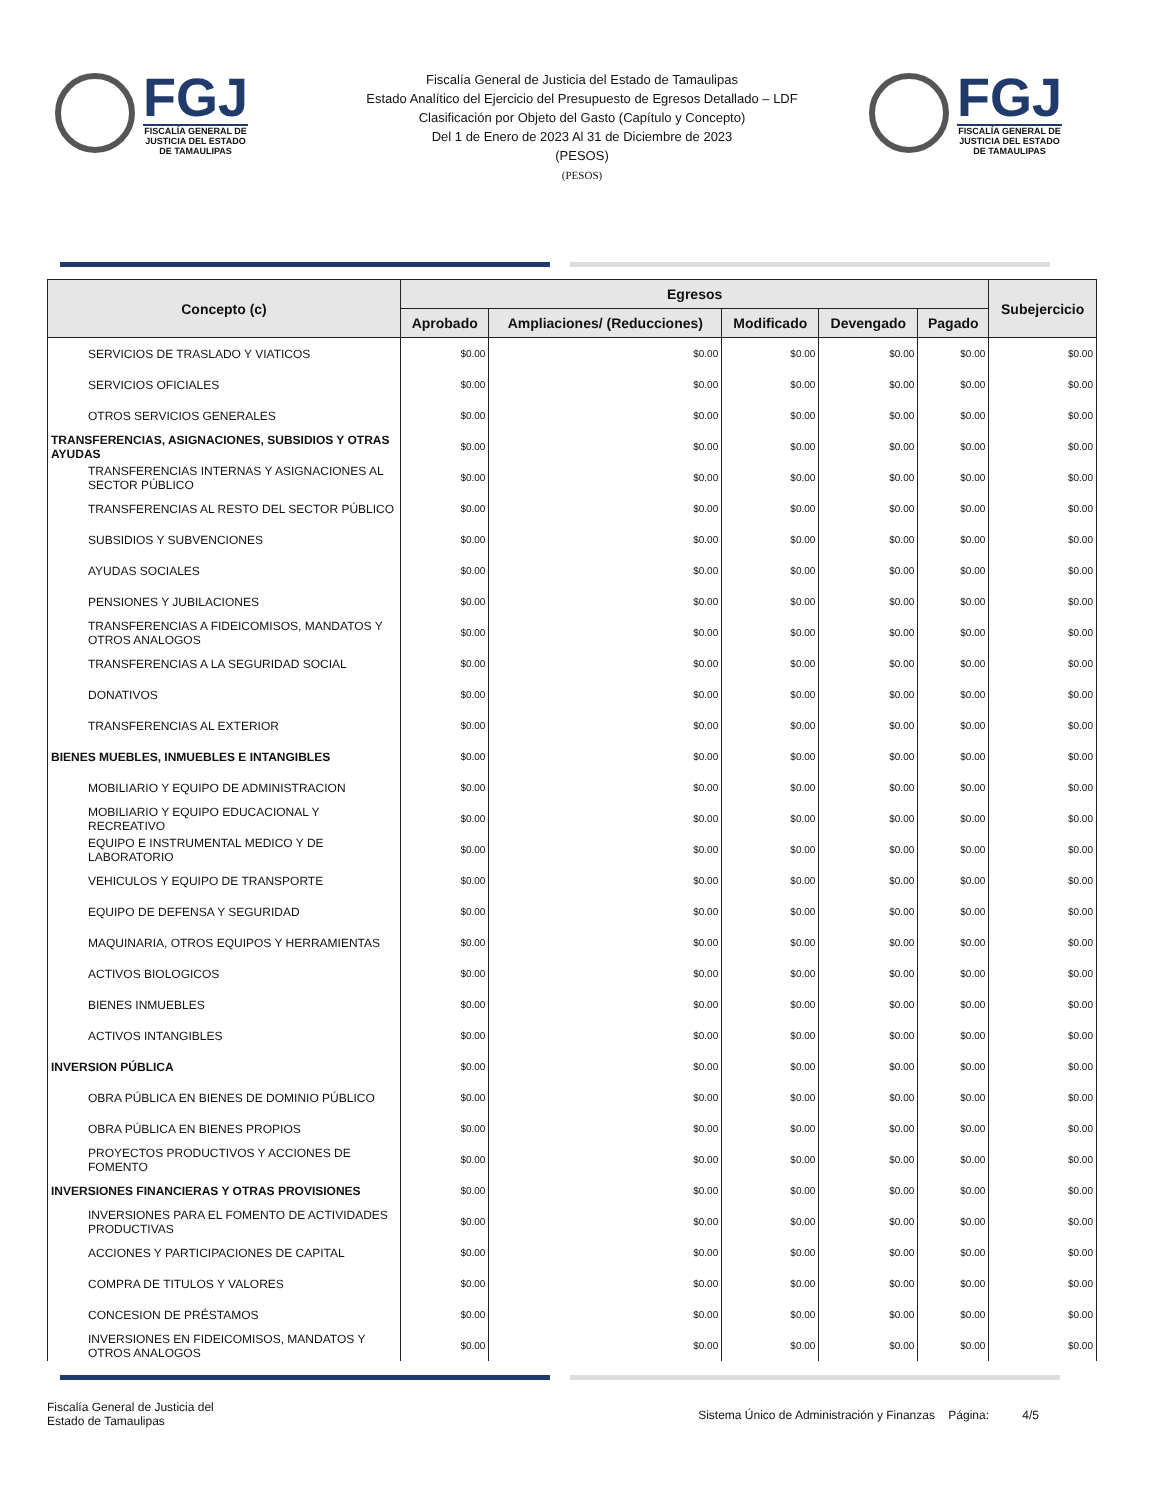FGJ
FISCALÍA GENERAL DE
JUSTICIA DEL ESTADO
DE TAMAULIPAS
Fiscalía General de Justicia del Estado de Tamaulipas
Estado Analítico del Ejercicio del Presupuesto de Egresos Detallado – LDF
Clasificación por Objeto del Gasto (Capítulo y Concepto)
Del 1 de Enero de 2023 Al 31 de Diciembre de 2023
(PESOS)
(PESOS)
FGJ
FISCALÍA GENERAL DE
JUSTICIA DEL ESTADO
DE TAMAULIPAS
| Concepto (c) | Egresos | | | | | Subejercicio |
| --- | --- | --- | --- | --- | --- | --- |
| | Aprobado | Ampliaciones/ (Reducciones) | Modificado | Devengado | Pagado | |
| SERVICIOS DE TRASLADO Y VIATICOS | $0.00 | $0.00 | $0.00 | $0.00 | $0.00 | $0.00 |
| SERVICIOS OFICIALES | $0.00 | $0.00 | $0.00 | $0.00 | $0.00 | $0.00 |
| OTROS SERVICIOS GENERALES | $0.00 | $0.00 | $0.00 | $0.00 | $0.00 | $0.00 |
| TRANSFERENCIAS, ASIGNACIONES, SUBSIDIOS Y OTRAS AYUDAS | $0.00 | $0.00 | $0.00 | $0.00 | $0.00 | $0.00 |
| TRANSFERENCIAS INTERNAS Y ASIGNACIONES AL SECTOR PÚBLICO | $0.00 | $0.00 | $0.00 | $0.00 | $0.00 | $0.00 |
| TRANSFERENCIAS AL RESTO DEL SECTOR PÚBLICO | $0.00 | $0.00 | $0.00 | $0.00 | $0.00 | $0.00 |
| SUBSIDIOS Y SUBVENCIONES | $0.00 | $0.00 | $0.00 | $0.00 | $0.00 | $0.00 |
| AYUDAS SOCIALES | $0.00 | $0.00 | $0.00 | $0.00 | $0.00 | $0.00 |
| PENSIONES Y JUBILACIONES | $0.00 | $0.00 | $0.00 | $0.00 | $0.00 | $0.00 |
| TRANSFERENCIAS A FIDEICOMISOS, MANDATOS Y OTROS ANALOGOS | $0.00 | $0.00 | $0.00 | $0.00 | $0.00 | $0.00 |
| TRANSFERENCIAS A LA SEGURIDAD SOCIAL | $0.00 | $0.00 | $0.00 | $0.00 | $0.00 | $0.00 |
| DONATIVOS | $0.00 | $0.00 | $0.00 | $0.00 | $0.00 | $0.00 |
| TRANSFERENCIAS AL EXTERIOR | $0.00 | $0.00 | $0.00 | $0.00 | $0.00 | $0.00 |
| BIENES MUEBLES, INMUEBLES E INTANGIBLES | $0.00 | $0.00 | $0.00 | $0.00 | $0.00 | $0.00 |
| MOBILIARIO Y EQUIPO DE ADMINISTRACION | $0.00 | $0.00 | $0.00 | $0.00 | $0.00 | $0.00 |
| MOBILIARIO Y EQUIPO EDUCACIONAL Y RECREATIVO | $0.00 | $0.00 | $0.00 | $0.00 | $0.00 | $0.00 |
| EQUIPO E INSTRUMENTAL MEDICO Y DE LABORATORIO | $0.00 | $0.00 | $0.00 | $0.00 | $0.00 | $0.00 |
| VEHICULOS Y EQUIPO DE TRANSPORTE | $0.00 | $0.00 | $0.00 | $0.00 | $0.00 | $0.00 |
| EQUIPO DE DEFENSA Y SEGURIDAD | $0.00 | $0.00 | $0.00 | $0.00 | $0.00 | $0.00 |
| MAQUINARIA, OTROS EQUIPOS Y HERRAMIENTAS | $0.00 | $0.00 | $0.00 | $0.00 | $0.00 | $0.00 |
| ACTIVOS BIOLOGICOS | $0.00 | $0.00 | $0.00 | $0.00 | $0.00 | $0.00 |
| BIENES INMUEBLES | $0.00 | $0.00 | $0.00 | $0.00 | $0.00 | $0.00 |
| ACTIVOS INTANGIBLES | $0.00 | $0.00 | $0.00 | $0.00 | $0.00 | $0.00 |
| INVERSION PÚBLICA | $0.00 | $0.00 | $0.00 | $0.00 | $0.00 | $0.00 |
| OBRA PÚBLICA EN BIENES DE DOMINIO PÚBLICO | $0.00 | $0.00 | $0.00 | $0.00 | $0.00 | $0.00 |
| OBRA PÚBLICA EN BIENES PROPIOS | $0.00 | $0.00 | $0.00 | $0.00 | $0.00 | $0.00 |
| PROYECTOS PRODUCTIVOS Y ACCIONES DE FOMENTO | $0.00 | $0.00 | $0.00 | $0.00 | $0.00 | $0.00 |
| INVERSIONES FINANCIERAS Y OTRAS PROVISIONES | $0.00 | $0.00 | $0.00 | $0.00 | $0.00 | $0.00 |
| INVERSIONES PARA EL FOMENTO DE ACTIVIDADES PRODUCTIVAS | $0.00 | $0.00 | $0.00 | $0.00 | $0.00 | $0.00 |
| ACCIONES Y PARTICIPACIONES DE CAPITAL | $0.00 | $0.00 | $0.00 | $0.00 | $0.00 | $0.00 |
| COMPRA DE TITULOS Y VALORES | $0.00 | $0.00 | $0.00 | $0.00 | $0.00 | $0.00 |
| CONCESION DE PRÉSTAMOS | $0.00 | $0.00 | $0.00 | $0.00 | $0.00 | $0.00 |
| INVERSIONES EN FIDEICOMISOS, MANDATOS Y OTROS ANALOGOS | $0.00 | $0.00 | $0.00 | $0.00 | $0.00 | $0.00 |
Fiscalía General de Justicia del
Estado de Tamaulipas
Sistema Único de Administración y Finanzas Página: 4/5